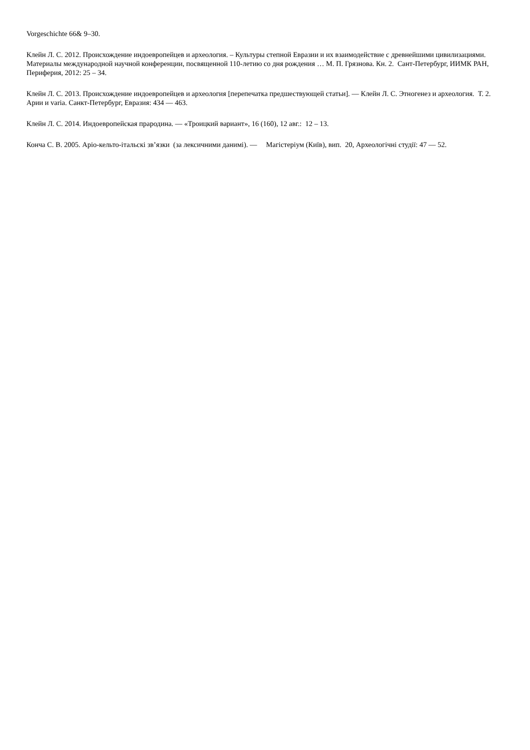Vorgeschichte 66& 9–30.
Клейн Л. С. 2012. Происхождение индоевропейцев и археология. – Культуры степной Евразии и их взаимодействие с древнейшими цивилизациями. Материалы международной научной конференции, посвященной 110-летию со дня рождения … М. П. Грязнова. Кн. 2. Сант-Петербург, ИИМК РАН, Периферия, 2012: 25 – 34.
Клейн Л. С. 2013. Происхождение индоевропейцев и археология [перепечатка предшествующей статьи]. — Клейн Л. С. Этногенез и археология. Т. 2. Арии и varia. Санкт-Петербург, Евразия: 434 — 463.
Клейн Л. С. 2014. Индоевропейская прародина. — «Троицкий вариант», 16 (160), 12 авг.: 12 – 13.
Конча С. В. 2005. Аріо-кельто-італьскі зв’язки (за лексичними данимі). — Магістеріум (Київ), вип. 20, Археологічні студії: 47 — 52.